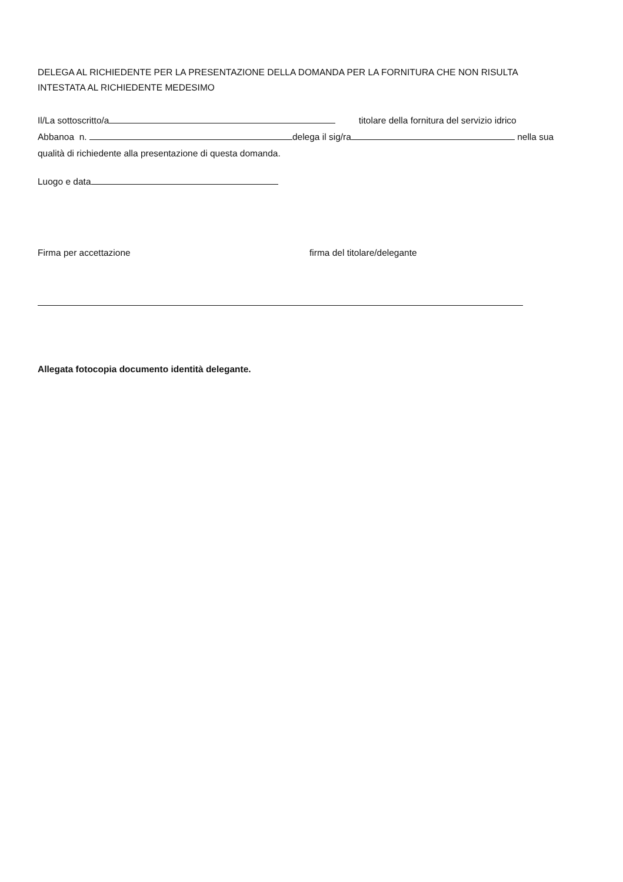DELEGA AL RICHIEDENTE PER LA PRESENTAZIONE DELLA DOMANDA PER LA FORNITURA CHE NON RISULTA
INTESTATA AL RICHIEDENTE MEDESIMO
Il/La sottoscritto/a titolare della fornitura del servizio idrico
Abbanoa n. delega il sig/ra nella sua
qualità di richiedente alla presentazione di questa domanda.
Luogo e data
Firma per accettazione firma del titolare/delegante
Allegata fotocopia documento identità delegante.